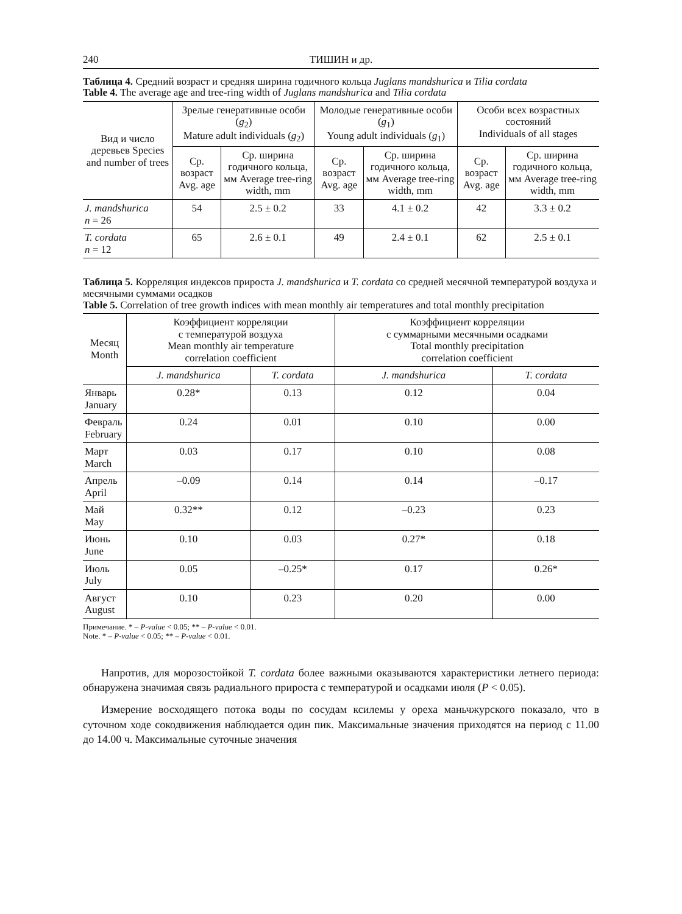240 ТИШИН и др.
Таблица 4. Средний возраст и средняя ширина годичного кольца Juglans mandshurica и Tilia cordata
Table 4. The average age and tree-ring width of Juglans mandshurica and Tilia cordata
| Вид и число деревьев Species and number of trees | Зрелые генеративные особи ( g<sub>2</sub>) Mature adult individuals ( g<sub>2</sub>) | | Молодые генеративные особи ( g<sub>1</sub>) Young adult individuals ( g<sub>1</sub>) | | Особи всех возрастных состояний Individuals of all stages | |
| --- | --- | --- | --- | --- | --- | --- |
| | Ср. возраст Avg. age | Ср. ширина годичного кольца, мм Average tree-ring width, mm | Ср. возраст Avg. age | Ср. ширина годичного кольца, мм Average tree-ring width, mm | Ср. возраст Avg. age | Ср. ширина годичного кольца, мм Average tree-ring width, mm |
| J. mandshurica n = 26 | 54 | 2.5 ± 0.2 | 33 | 4.1 ± 0.2 | 42 | 3.3 ± 0.2 |
| T. cordata n = 12 | 65 | 2.6 ± 0.1 | 49 | 2.4 ± 0.1 | 62 | 2.5 ± 0.1 |
Таблица 5. Корреляция индексов прироста J. mandshurica и T. cordata со средней месячной температурой воздуха и месячными суммами осадков
Table 5. Correlation of tree growth indices with mean monthly air temperatures and total monthly precipitation
| Месяц Month | Коэффициент корреляции с температурой воздуха Mean monthly air temperature correlation coefficient | | Коэффициент корреляции с суммарными месячными осадками Total monthly precipitation correlation coefficient | |
| --- | --- | --- | --- | --- |
| | J. mandshurica | T. cordata | J. mandshurica | T. cordata |
| Январь January | 0.28* | 0.13 | 0.12 | 0.04 |
| Февраль February | 0.24 | 0.01 | 0.10 | 0.00 |
| Март March | 0.03 | 0.17 | 0.10 | 0.08 |
| Апрель April | –0.09 | 0.14 | 0.14 | –0.17 |
| Май May | 0.32** | 0.12 | –0.23 | 0.23 |
| Июнь June | 0.10 | 0.03 | 0.27* | 0.18 |
| Июль July | 0.05 | –0.25* | 0.17 | 0.26* |
| Август August | 0.10 | 0.23 | 0.20 | 0.00 |
Примечание. * – P-value < 0.05; ** – P-value < 0.01.
Note. * – P-value < 0.05; ** – P-value < 0.01.
Напротив, для морозостойкой T. cordata более важными оказываются характеристики летнего периода: обнаружена значимая связь радиального прироста с температурой и осадками июля (P < 0.05).
Измерение восходящего потока воды по сосудам ксилемы у ореха маньчжурского показало, что в суточном ходе сокодвижения наблюдается один пик. Максимальные значения приходятся на период с 11.00 до 14.00 ч. Максимальные суточные значения